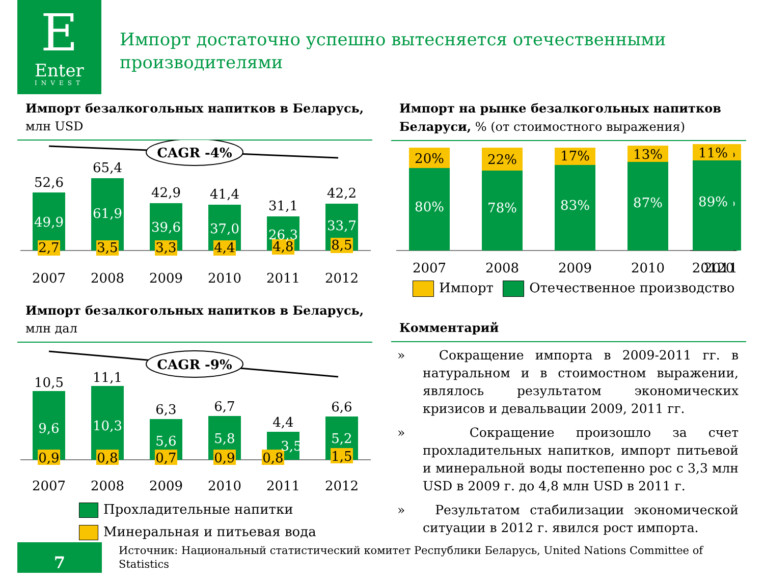E
Enter
INVEST
Импорт достаточно успешно вытесняется отечественными производителями
Импорт безалкогольных напитков в Беларусь,
млн USD
CAGR -4%
52,6
65,4
42,9
41,4
31,1
42,2
49,9
61,9
39,6
37,0
26,3
33,7
2,7
3,5
3,3
4,4
4,8
8,5
2007
2008
2009
2010
2011
2012
Импорт безалкогольных напитков в Беларусь,
млн дал
CAGR -9%
10,5
11,1
6,3
6,7
4,4
6,6
9,6
10,3
5,6
5,8
3,5
5,2
0,9
0,8
0,7
0,9
0,8
1,5
2007
2008
2009
2010
2011
2012
Прохладительные напитки
Минеральная и питьевая вода
Импорт на рынке безалкогольных напитков Беларуси, % (от стоимостного выражения)
20%
22%
17%
13%
11%
80%
78%
83%
87%
89%
2007
2008
2009
2010
2011
11%
89%
20120
Импорт Отечественное производство
Комментарий
» Сокращение импорта в 2009-2011 гг. в натуральном и в стоимостном выражении, являлось результатом экономических кризисов и девальвации 2009, 2011 гг.
» Сокращение произошло за счет прохладительных напитков, импорт питьевой и минеральной воды постепенно рос с 3,3 млн USD в 2009 г. до 4,8 млн USD в 2011 г.
» Результатом стабилизации экономической ситуации в 2012 г. явился рост импорта.
7
Источник: Национальный статистический комитет Республики Беларусь, United Nations Committee of Statistics